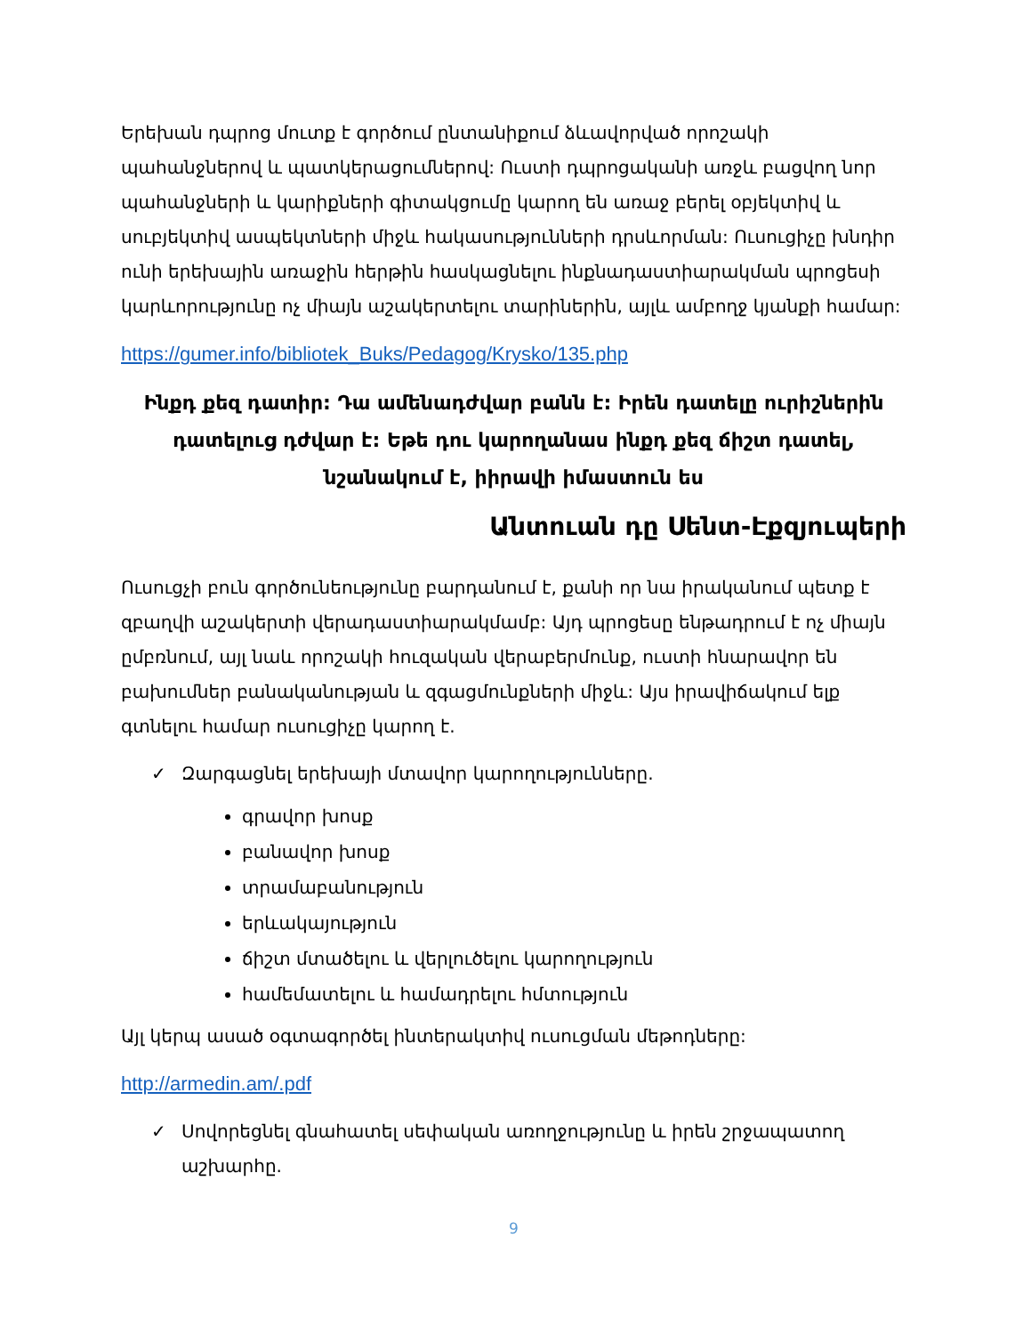Երեխան դպրոց մուտք է գործում ընտանիքում ձևավորված որոշակի պահանջներով և պատկերացումներով: Ուստի դպրոցականի առջև բացվող նոր պահանջների և կարիքների գիտակցումը կարող են առաջ բերել օբյեկտիվ և սուբյեկտիվ ասպեկտների միջև հակասությունների դրսևորման: Ուսուցիչը խնդիր ունի երեխային առաջին հերթին հասկացնելու ինքնադաստիարակման պրոցեսի կարևորությունը ոչ միայն աշակերտելու տարիներին, այլև ամբողջ կյանքի համար:
https://gumer.info/bibliotek_Buks/Pedagog/Krysko/135.php
Ինքդ քեզ դատիր: Դա ամենադժվար բանն է: Իրեն դատելը ուրիշներին դատելուց դժվար է: Եթե դու կարողանաս ինքդ քեզ ճիշտ դատել, նշանակում է, իիրավի իմաստուն ես
Անտուան դը Սենտ-Էքզյուպերի
Ուսուցչի բուն գործունեությունը բարդանում է, քանի որ նա իրականում պետք է զբաղվի աշակերտի վերադաստիարակմամբ: Այդ պրոցեսը ենթադրում է ոչ միայն ըմբռնում, այլ նաև որոշակի հուզական վերաբերմունք, ուստի հնարավոր են բախումներ բանականության և զգացմունքների միջև: Այս իրավիճակում ելք գտնելու համար ուսուցիչը կարող է.
✓ Զարգացնել երեխայի մտավոր կարողությունները.
գրավոր խոսք
բանավոր խոսք
տրամաբանություն
երևակայություն
ճիշտ մտածելու և վերլուծելու կարողություն
համեմատելու և համադրելու հմտություն
Այլ կերպ ասած օգտագործել ինտերակտիվ ուսուցման մեթոդները:
http://armedin.am/.pdf
✓ Սովորեցնել գնահատել սեփական առողջությունը և իրեն շրջապատող աշխարհը.
9